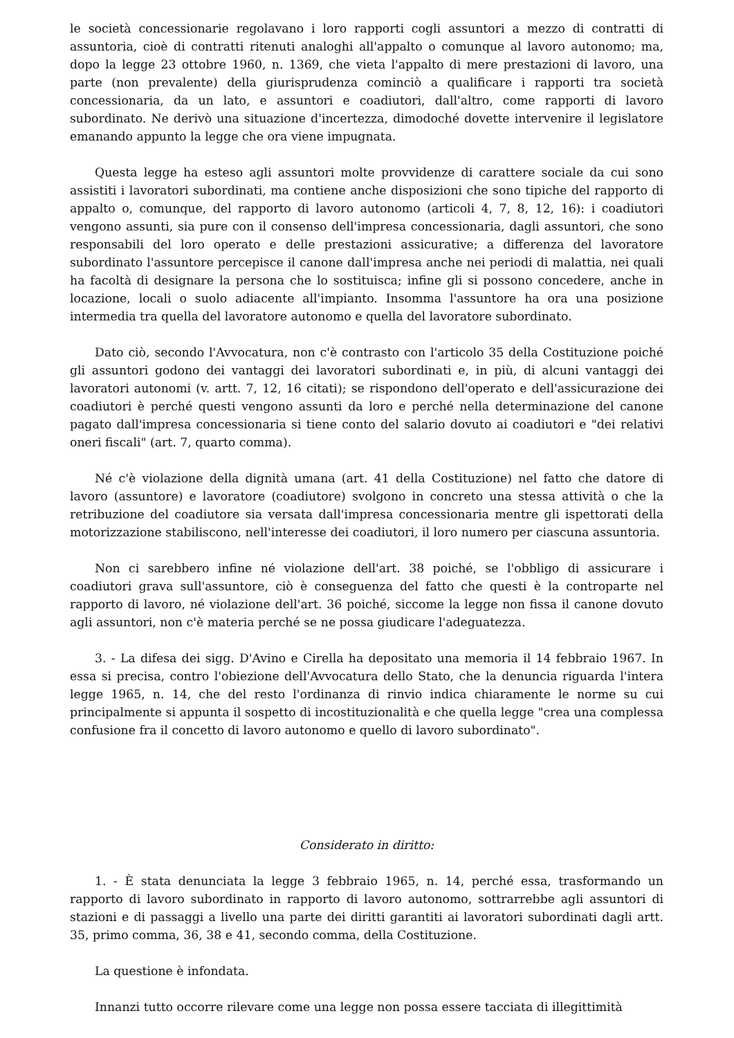le società concessionarie regolavano i loro rapporti cogli assuntori a mezzo di contratti di assuntoria, cioè di contratti ritenuti analoghi all'appalto o comunque al lavoro autonomo; ma, dopo la legge 23 ottobre 1960, n. 1369, che vieta l'appalto di mere prestazioni di lavoro, una parte (non prevalente) della giurisprudenza cominciò a qualificare i rapporti tra società concessionaria, da un lato, e assuntori e coadiutori, dall'altro, come rapporti di lavoro subordinato. Ne derivò una situazione d'incertezza, dimodoché dovette intervenire il legislatore emanando appunto la legge che ora viene impugnata.
Questa legge ha esteso agli assuntori molte provvidenze di carattere sociale da cui sono assistiti i lavoratori subordinati, ma contiene anche disposizioni che sono tipiche del rapporto di appalto o, comunque, del rapporto di lavoro autonomo (articoli 4, 7, 8, 12, 16): i coadiutori vengono assunti, sia pure con il consenso dell'impresa concessionaria, dagli assuntori, che sono responsabili del loro operato e delle prestazioni assicurative; a differenza del lavoratore subordinato l'assuntore percepisce il canone dall'impresa anche nei periodi di malattia, nei quali ha facoltà di designare la persona che lo sostituisca; infine gli si possono concedere, anche in locazione, locali o suolo adiacente all'impianto. Insomma l'assuntore ha ora una posizione intermedia tra quella del lavoratore autonomo e quella del lavoratore subordinato.
Dato ciò, secondo l'Avvocatura, non c'è contrasto con l'articolo 35 della Costituzione poiché gli assuntori godono dei vantaggi dei lavoratori subordinati e, in più, di alcuni vantaggi dei lavoratori autonomi (v. artt. 7, 12, 16 citati); se rispondono dell'operato e dell'assicurazione dei coadiutori è perché questi vengono assunti da loro e perché nella determinazione del canone pagato dall'impresa concessionaria si tiene conto del salario dovuto ai coadiutori e "dei relativi oneri fiscali" (art. 7, quarto comma).
Né c'è violazione della dignità umana (art. 41 della Costituzione) nel fatto che datore di lavoro (assuntore) e lavoratore (coadiutore) svolgono in concreto una stessa attività o che la retribuzione del coadiutore sia versata dall'impresa concessionaria mentre gli ispettorati della motorizzazione stabiliscono, nell'interesse dei coadiutori, il loro numero per ciascuna assuntoria.
Non ci sarebbero infine né violazione dell'art. 38 poiché, se l'obbligo di assicurare i coadiutori grava sull'assuntore, ciò è conseguenza del fatto che questi è la controparte nel rapporto di lavoro, né violazione dell'art. 36 poiché, siccome la legge non fissa il canone dovuto agli assuntori, non c'è materia perché se ne possa giudicare l'adeguatezza.
3. - La difesa dei sigg. D'Avino e Cirella ha depositato una memoria il 14 febbraio 1967. In essa si precisa, contro l'obiezione dell'Avvocatura dello Stato, che la denuncia riguarda l'intera legge 1965, n. 14, che del resto l'ordinanza di rinvio indica chiaramente le norme su cui principalmente si appunta il sospetto di incostituzionalità e che quella legge "crea una complessa confusione fra il concetto di lavoro autonomo e quello di lavoro subordinato".
Considerato in diritto:
1. - È stata denunciata la legge 3 febbraio 1965, n. 14, perché essa, trasformando un rapporto di lavoro subordinato in rapporto di lavoro autonomo, sottrarrebbe agli assuntori di stazioni e di passaggi a livello una parte dei diritti garantiti ai lavoratori subordinati dagli artt. 35, primo comma, 36, 38 e 41, secondo comma, della Costituzione.
La questione è infondata.
Innanzi tutto occorre rilevare come una legge non possa essere tacciata di illegittimità